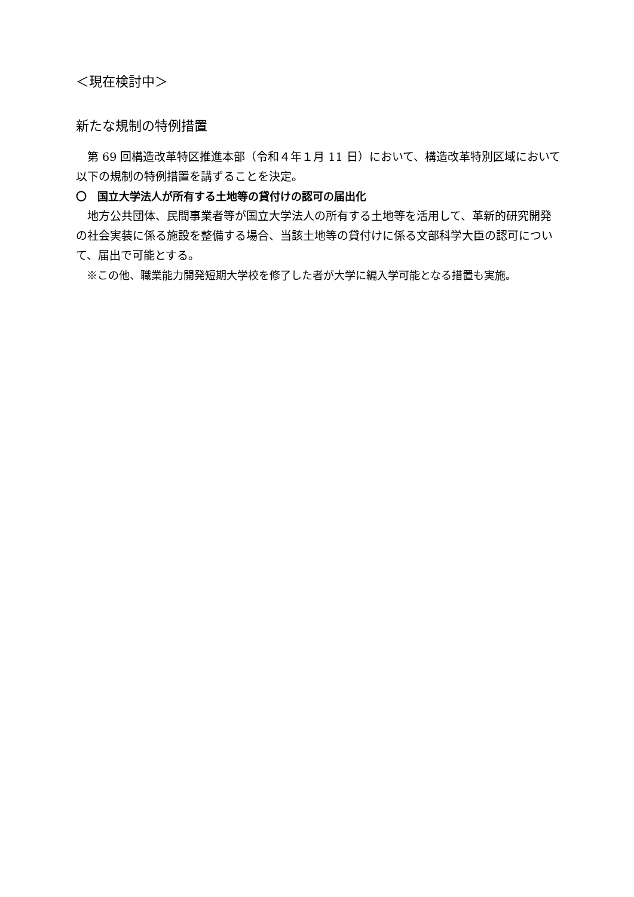＜現在検討中＞
新たな規制の特例措置
　第 69 回構造改革特区推進本部（令和４年１月 11 日）において、構造改革特別区域において以下の規制の特例措置を講ずることを決定。
〇　国立大学法人が所有する土地等の貸付けの認可の届出化
　地方公共団体、民間事業者等が国立大学法人の所有する土地等を活用して、革新的研究開発の社会実装に係る施設を整備する場合、当該土地等の貸付けに係る文部科学大臣の認可について、届出で可能とする。
　※この他、職業能力開発短期大学校を修了した者が大学に編入学可能となる措置も実施。